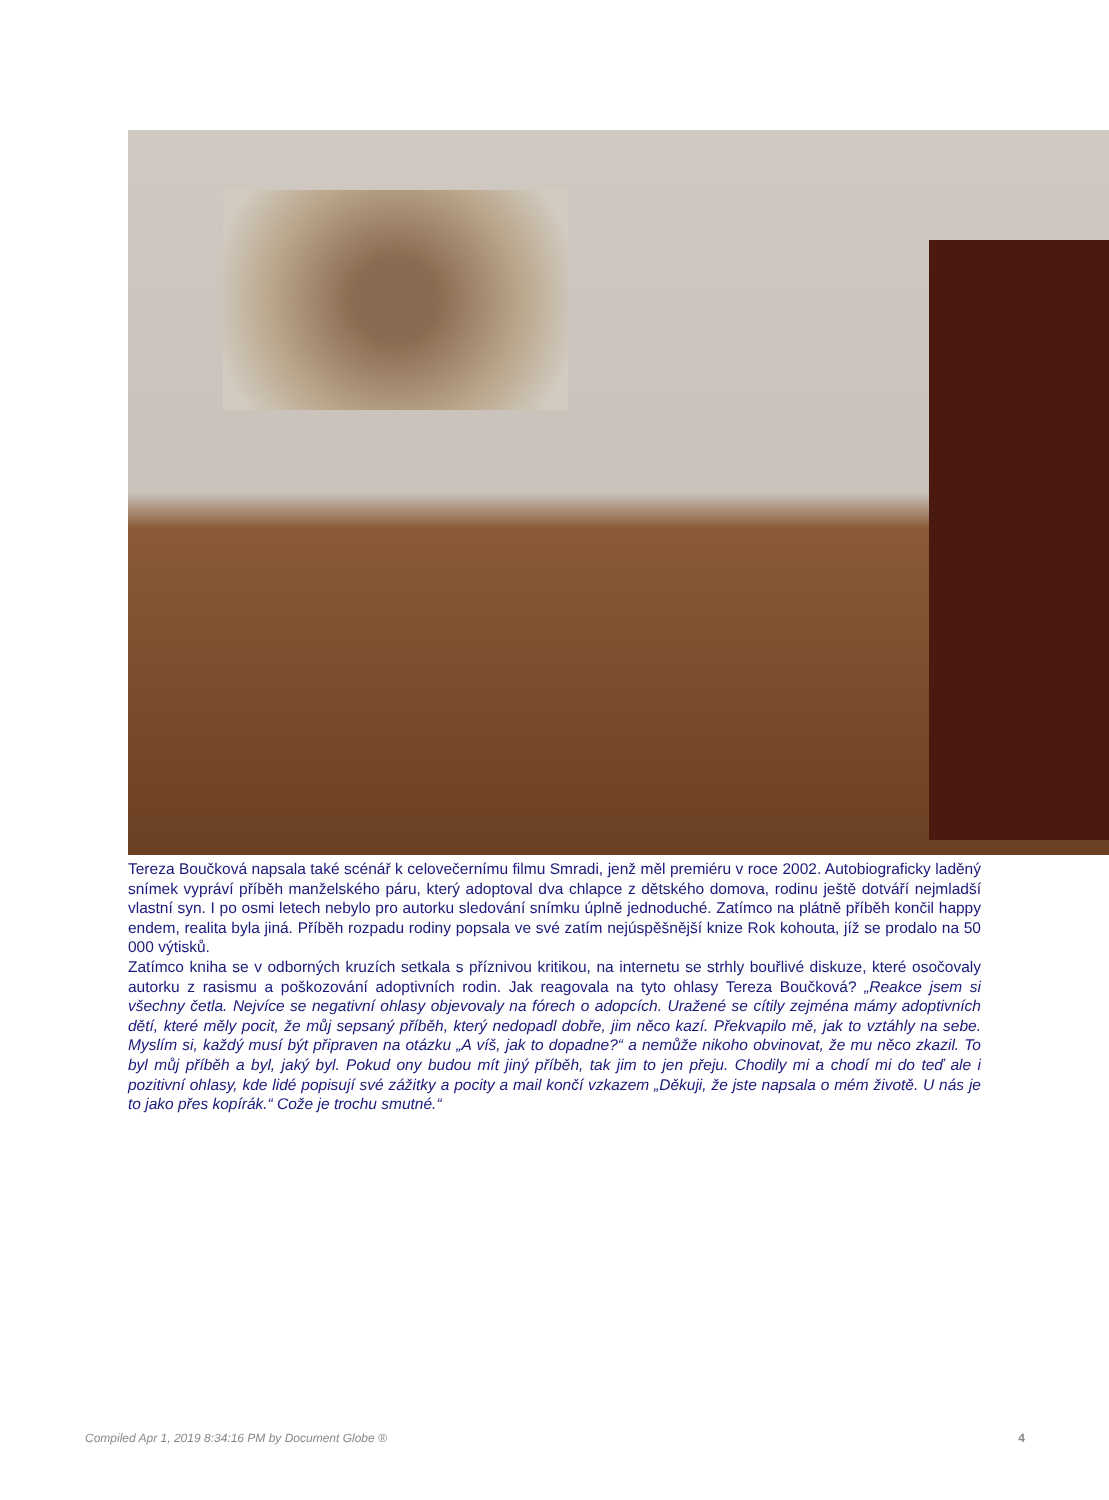Tereza Boučková napsala také scénář k celovečernímu filmu Smradi, jenž měl premiéru v roce 2002. Autobiograficky laděný snímek vypráví příběh manželského páru, který adoptoval dva chlapce z dětského domova, rodinu ještě dotváří nejmladší vlastní syn. I po osmi letech nebylo pro autorku sledování snímku úplně jednoduché. Zatímco na plátně příběh končil happy endem, realita byla jiná. Příběh rozpadu rodiny popsala ve své zatím nejúspěšnější knize Rok kohouta, jíž se prodalo na 50 000 výtisků.
Zatímco kniha se v odborných kruzích setkala s příznivou kritikou, na internetu se strhly bouřlivé diskuze, které osočovaly autorku z rasismu a poškozování adoptivních rodin. Jak reagovala na tyto ohlasy Tereza Boučková? „Reakce jsem si všechny četla. Nejvíce se negativní ohlasy objevovaly na fórech o adopcích. Uražené se cítily zejména mámy adoptivních dětí, které měly pocit, že můj sepsaný příběh, který nedopadl dobře, jim něco kazí. Překvapilo mě, jak to vztáhly na sebe. Myslím si, každý musí být připraven na otázku „A víš, jak to dopadne?“ a nemůže nikoho obvinovat, že mu něco zkazil. To byl můj příběh a byl, jaký byl. Pokud ony budou mít jiný příběh, tak jim to jen přeju. Chodily mi a chodí mi do teď ale i pozitivní ohlasy, kde lidé popisují své zážitky a pocity a mail končí vzkazem „Děkuji, že jste napsala o mém životě. U nás je to jako přes kopírák.“ Cože je trochu smutné.“
Compiled Apr 1, 2019 8:34:16 PM by Document Globe ® 4